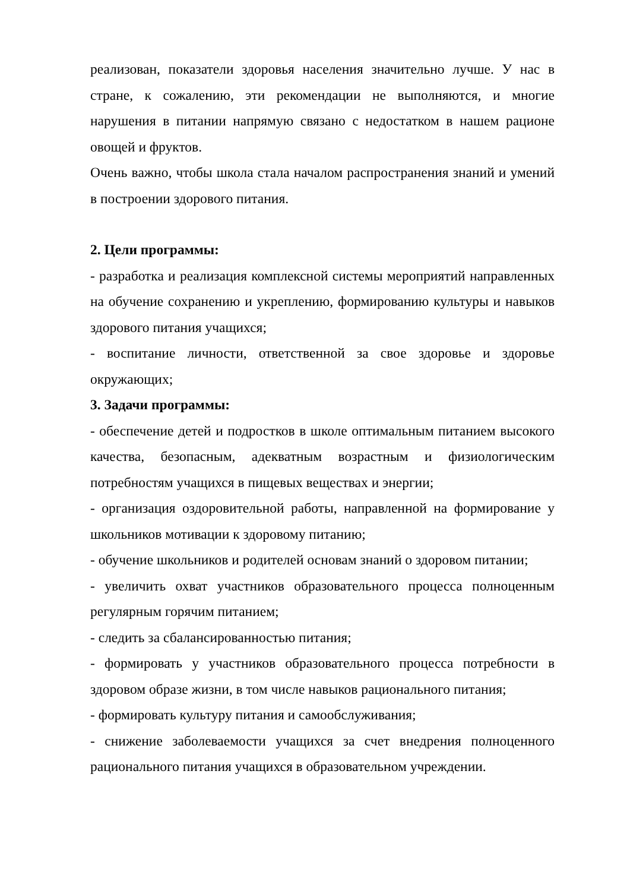реализован, показатели здоровья населения значительно лучше. У нас в стране, к сожалению, эти рекомендации не выполняются, и многие нарушения в питании напрямую связано с недостатком в нашем рационе овощей и фруктов.
Очень важно, чтобы школа стала началом распространения знаний и умений в построении здорового питания.
2. Цели программы:
- разработка и реализация комплексной системы мероприятий направленных на обучение сохранению и укреплению, формированию культуры и навыков здорового питания учащихся;
- воспитание личности, ответственной за свое здоровье и здоровье окружающих;
3. Задачи программы:
- обеспечение детей и подростков в школе оптимальным питанием высокого качества, безопасным, адекватным возрастным и физиологическим потребностям учащихся в пищевых веществах и энергии;
- организация оздоровительной работы, направленной на формирование у школьников мотивации к здоровому питанию;
- обучение школьников и родителей основам знаний о здоровом питании;
- увеличить охват участников образовательного процесса полноценным регулярным горячим питанием;
- следить за сбалансированностью питания;
- формировать у участников образовательного процесса потребности в здоровом образе жизни, в том числе навыков рационального питания;
- формировать культуру питания и самообслуживания;
- снижение заболеваемости учащихся за счет внедрения полноценного рационального питания учащихся в образовательном учреждении.